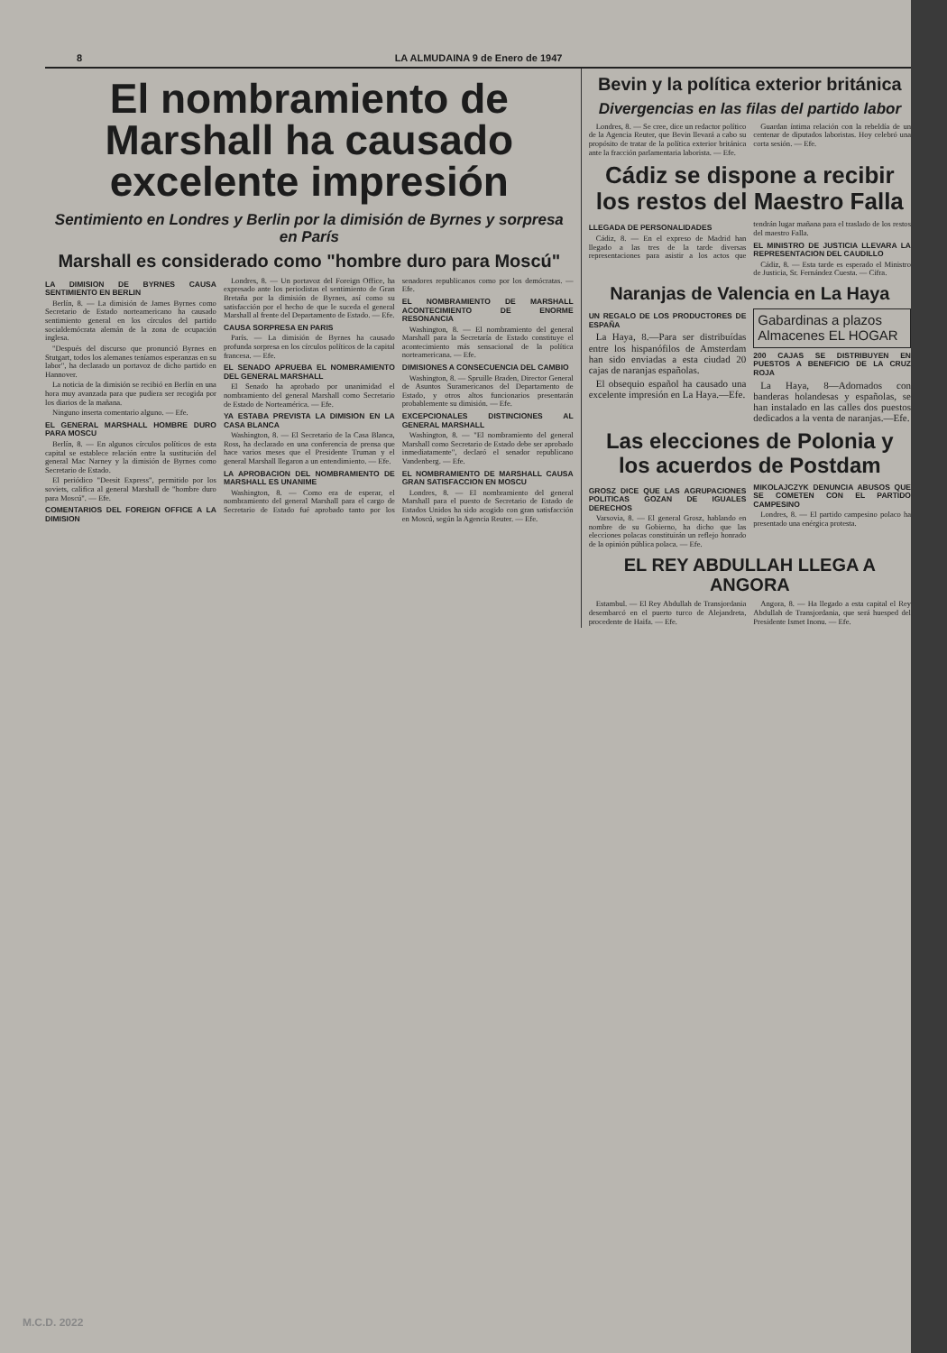8 LA ALMUDAINA 9 de Enero de 1947
El nombramiento de Marshall ha causado excelente impresión
Sentimiento en Londres y Berlin por la dimisión de Byrnes y sorpresa en París
Marshall es considerado como "hombre duro para Moscú"
LA DIMISION DE BYRNES CAUSA SENTIMIENTO EN BERLIN
Berlín, 8. — La dimisión de James Byrnes como Secretario de Estado norteamericano ha causado sentimiento general en los círculos del partido socialdemócrata alemán de la zona de ocupación inglesa.
"Después del discurso que pronunció Byrnes en Stutgart, todos los alemanes teníamos esperanzas en su labor", ha declarado un portavoz de dicho partido en Hannover.
La noticia de la dimisión se recibió en Berlín en una hora muy avanzada para que pudiera ser recogida por los diarios de la mañana.
Ninguno inserta comentario alguno. — Efe.
EL GENERAL MARSHALL HOMBRE DURO PARA MOSCU
Berlín, 8. — En algunos círculos políticos de esta capital se establece relación entre la sustitución del general Mac Narney y la dimisión de Byrnes como Secretario de Estado.
El periódico "Deesit Express", permitido por los soviets, califica al general Marshall de "hombre duro para Moscú". — Efe.
COMENTARIOS DEL FOREIGN OFFICE A LA DIMISION
Londres, 8. — Un portavoz del Foreign Office, ha expresado ante los periodistas el sentimiento de Gran Bretaña por la dimisión de Byrnes, así como su satisfacción por el hecho de que le suceda el general Marshall al frente del Departamento de Estado. — Efe.
CAUSA SORPRESA EN PARIS
París. — La dimisión de Byrnes ha causado profunda sorpresa en los círculos políticos de la capital francesa. — Efe.
EL SENADO APRUEBA EL NOMBRAMIENTO DEL GENERAL MARSHALL
El Senado ha aprobado por unanimidad el nombramiento del general Marshall como Secretario de Estado de Norteamérica. — Efe.
YA ESTABA PREVISTA LA DIMISION EN LA CASA BLANCA
Washington, 8. — El Secretario de la Casa Blanca, Ross, ha declarado en una conferencia de prensa que hace varios meses que el Presidente Truman y el general Marshall llegaron a un entendimiento. — Efe.
LA APROBACION DEL NOMBRAMIENTO DE MARSHALL ES UNANIME
Washington, 8. — Como era de esperar, el nombramiento del general Marshall para el cargo de Secretario de Estado fué aprobado tanto por los senadores republicanos como por los demócratas. — Efe.
EL NOMBRAMIENTO DE MARSHALL ACONTECIMIENTO DE ENORME RESONANCIA
Washington, 8. — El nombramiento del general Marshall para la Secretaría de Estado constituye el acontecimiento más sensacional de la política norteamericana. — Efe.
DIMISIONES A CONSECUENCIA DEL CAMBIO
Washington, 8. — Spruille Braden, Director General de Asuntos Suramericanos del Departamento de Estado, y otros altos funcionarios presentarán probablemente su dimisión. — Efe.
EXCEPCIONALES DISTINCIONES AL GENERAL MARSHALL
Washington, 8. — "El nombramiento del general Marshall como Secretario de Estado debe ser aprobado inmediatamente", declaró el senador republicano Vandenberg. — Efe.
EL NOMBRAMIENTO DE MARSHALL CAUSA GRAN SATISFACCION EN MOSCU
Londres, 8. — El nombramiento del general Marshall para el puesto de Secretario de Estado de Estados Unidos ha sido acogido con gran satisfacción en Moscú, según la Agencia Reuter. — Efe.
Bevin y la política exterior británica
Divergencias en las filas del partido labor
Londres, 8. — Se cree, dice un redactor político de la Agencia Reuter, que Bevin llevará a cabo su propósito de tratar de la política exterior británica ante la fracción parlamentaria laborista. — Efe.
Guardan íntima relación con la rebeldía de un centenar de diputados laboristas. Hoy celebró una corta sesión. — Efe.
Cádiz se dispone a recibir los restos del Maestro Falla
LLEGADA DE PERSONALIDADES
Cádiz, 8. — En el expreso de Madrid han llegado a las tres de la tarde diversas representaciones para asistir a los actos que tendrán lugar mañana para el traslado de los restos del maestro Falla.
EL MINISTRO DE JUSTICIA LLEVARA LA REPRESENTACION DEL CAUDILLO
Cádiz, 8. — Esta tarde es esperado el Ministro de Justicia, Sr. Fernández Cuesta. — Cifra.
Naranjas de Valencia en La Haya
UN REGALO DE LOS PRODUCTORES DE ESPAÑA
La Haya, 8.—Para ser distribuídas entre los hispanófilos de Amsterdam han sido enviadas a esta ciudad 20 cajas de naranjas españolas.
El obsequio español ha causado una excelente impresión en La Haya.—Efe.
Gabardinas a plazos
Almacenes EL HOGAR
200 CAJAS SE DISTRIBUYEN EN PUESTOS A BENEFICIO DE LA CRUZ ROJA
La Haya, 8—Adornados con banderas holandesas y españolas, se han instalado en las calles dos puestos dedicados a la venta de naranjas.—Efe.
Las elecciones de Polonia y los acuerdos de Postdam
GROSZ DICE QUE LAS AGRUPACIONES POLITICAS GOZAN DE IGUALES DERECHOS
Varsovia, 8. — El general Grosz, hablando en nombre de su Gobierno, ha dicho que las elecciones polacas constituirán un reflejo honrado de la opinión pública polaca. — Efe.
MIKOLAJCZYK DENUNCIA ABUSOS QUE SE COMETEN CON EL PARTIDO CAMPESINO
Londres, 8. — El partido campesino polaco ha presentado una enérgica protesta.
EL REY ABDULLAH LLEGA A ANGORA
Estambul. — El Rey Abdullah de Transjordania desembarcó en el puerto turco de Alejandreta, procedente de Haifa. — Efe.
Angora, 8. — Ha llegado a esta capital el Rey Abdullah de Transjordania, que será huesped del Presidente Ismet Inonu. — Efe.
M.C.D. 2022